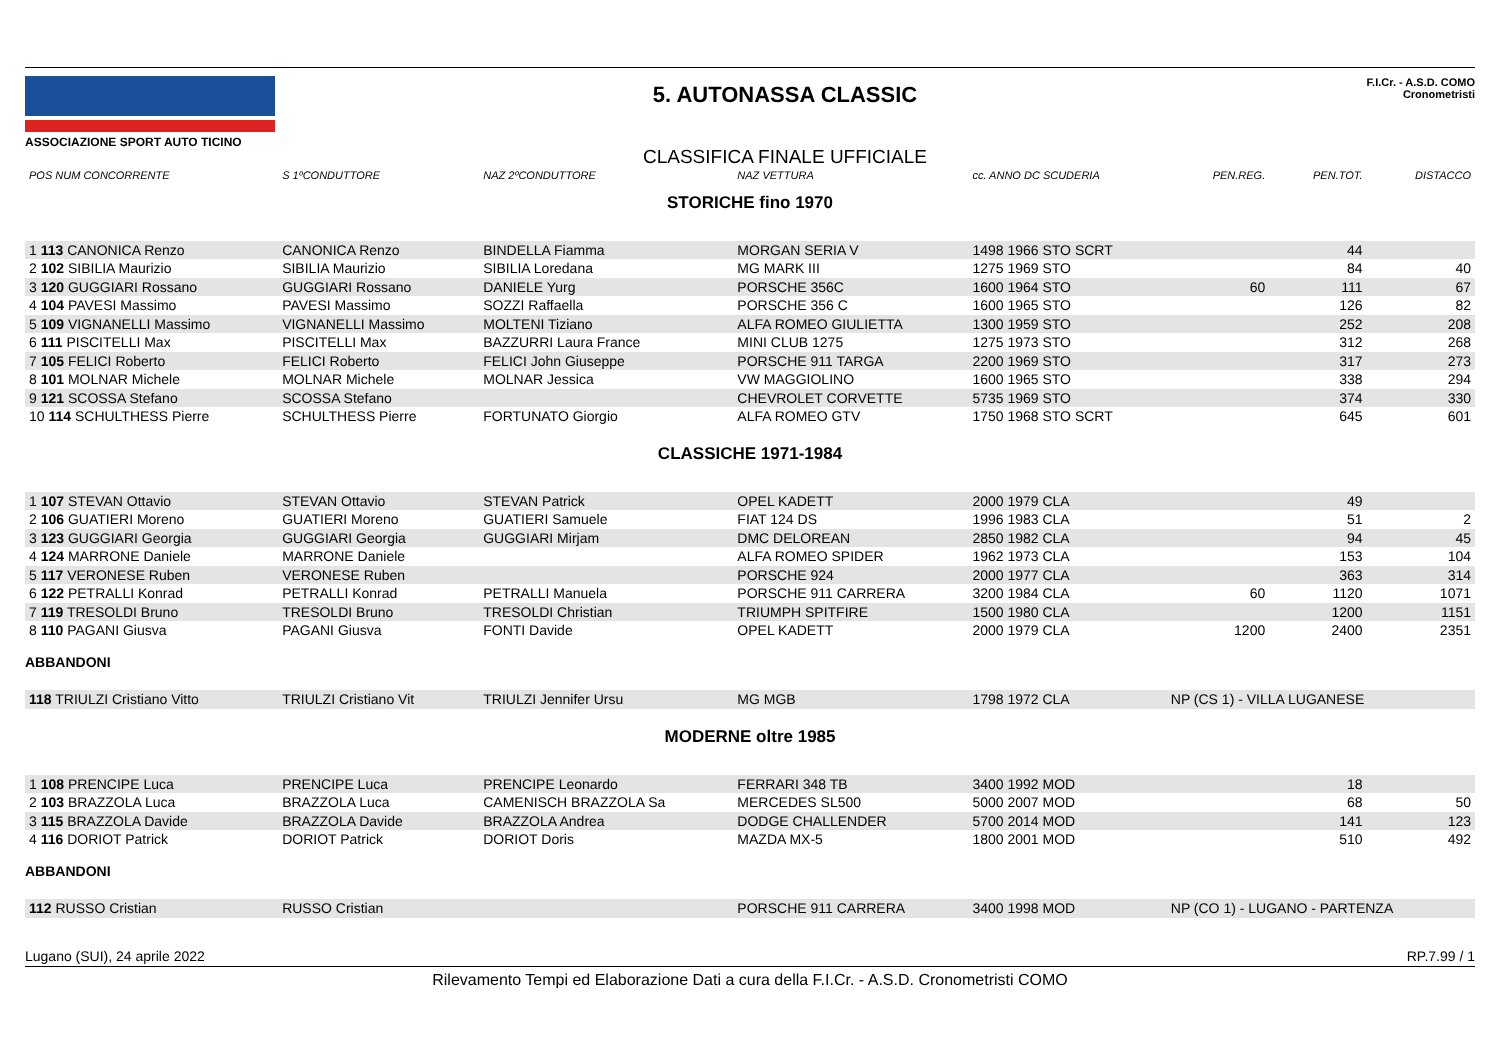ASSOCIAZIONE SPORT AUTO TICINO
5. AUTONASSA CLASSIC
CLASSIFICA FINALE UFFICIALE
F.I.Cr. - A.S.D. COMO
Cronometristi
| POS NUM CONCORRENTE | S 1ºCONDUTTORE | NAZ 2ºCONDUTTORE | NAZ VETTURA | cc. ANNO DC SCUDERIA | PEN.REG. | PEN.TOT. | DISTACCO |
| --- | --- | --- | --- | --- | --- | --- | --- |
| STORICHE fino 1970 | | | | | | | |
| 1 113 CANONICA Renzo | CANONICA Renzo | BINDELLA Fiamma | MORGAN SERIA V | 1498 1966 STO SCRT | | 44 | |
| 2 102 SIBILIA Maurizio | SIBILIA Maurizio | SIBILIA Loredana | MG MARK III | 1275 1969 STO | | 84 | 40 |
| 3 120 GUGGIARI Rossano | GUGGIARI Rossano | DANIELE Yurg | PORSCHE 356C | 1600 1964 STO | 60 | 111 | 67 |
| 4 104 PAVESI Massimo | PAVESI Massimo | SOZZI Raffaella | PORSCHE 356 C | 1600 1965 STO | | 126 | 82 |
| 5 109 VIGNANELLI Massimo | VIGNANELLI Massimo | MOLTENI Tiziano | ALFA ROMEO GIULIETTA | 1300 1959 STO | | 252 | 208 |
| 6 111 PISCITELLI Max | PISCITELLI Max | BAZZURRI Laura France | MINI CLUB 1275 | 1275 1973 STO | | 312 | 268 |
| 7 105 FELICI Roberto | FELICI Roberto | FELICI John Giuseppe | PORSCHE 911 TARGA | 2200 1969 STO | | 317 | 273 |
| 8 101 MOLNAR Michele | MOLNAR Michele | MOLNAR Jessica | VW MAGGIOLINO | 1600 1965 STO | | 338 | 294 |
| 9 121 SCOSSA Stefano | SCOSSA Stefano | | CHEVROLET CORVETTE | 5735 1969 STO | | 374 | 330 |
| 10 114 SCHULTHESS Pierre | SCHULTHESS Pierre | FORTUNATO Giorgio | ALFA ROMEO GTV | 1750 1968 STO SCRT | | 645 | 601 |
| CLASSICHE 1971-1984 | | | | | | | |
| 1 107 STEVAN Ottavio | STEVAN Ottavio | STEVAN Patrick | OPEL KADETT | 2000 1979 CLA | | 49 | |
| 2 106 GUATIERI Moreno | GUATIERI Moreno | GUATIERI Samuele | FIAT 124 DS | 1996 1983 CLA | | 51 | 2 |
| 3 123 GUGGIARI Georgia | GUGGIARI Georgia | GUGGIARI Mirjam | DMC DELOREAN | 2850 1982 CLA | | 94 | 45 |
| 4 124 MARRONE Daniele | MARRONE Daniele | | ALFA ROMEO SPIDER | 1962 1973 CLA | | 153 | 104 |
| 5 117 VERONESE Ruben | VERONESE Ruben | | PORSCHE 924 | 2000 1977 CLA | | 363 | 314 |
| 6 122 PETRALLI Konrad | PETRALLI Konrad | PETRALLI Manuela | PORSCHE 911 CARRERA | 3200 1984 CLA | 60 | 1120 | 1071 |
| 7 119 TRESOLDI Bruno | TRESOLDI Bruno | TRESOLDI Christian | TRIUMPH SPITFIRE | 1500 1980 CLA | | 1200 | 1151 |
| 8 110 PAGANI Giusva | PAGANI Giusva | FONTI Davide | OPEL KADETT | 2000 1979 CLA | 1200 | 2400 | 2351 |
| ABBANDONI | | | | | | | |
| 118 TRIULZI Cristiano Vitto | TRIULZI Cristiano Vit | TRIULZI Jennifer Ursu | MG MGB | 1798 1972 CLA | NP (CS 1) - VILLA LUGANESE | | |
| MODERNE oltre 1985 | | | | | | | |
| 1 108 PRENCIPE Luca | PRENCIPE Luca | PRENCIPE Leonardo | FERRARI 348 TB | 3400 1992 MOD | | 18 | |
| 2 103 BRAZZOLA Luca | BRAZZOLA Luca | CAMENISCH BRAZZOLA Sa | MERCEDES SL500 | 5000 2007 MOD | | 68 | 50 |
| 3 115 BRAZZOLA Davide | BRAZZOLA Davide | BRAZZOLA Andrea | DODGE CHALLENDER | 5700 2014 MOD | | 141 | 123 |
| 4 116 DORIOT Patrick | DORIOT Patrick | DORIOT Doris | MAZDA MX-5 | 1800 2001 MOD | | 510 | 492 |
| ABBANDONI | | | | | | | |
| 112 RUSSO Cristian | RUSSO Cristian | | PORSCHE 911 CARRERA | 3400 1998 MOD | NP (CO 1) - LUGANO - PARTENZA | | |
Lugano (SUI), 24 aprile 2022 RP.7.99 / 1
Rilevamento Tempi ed Elaborazione Dati a cura della F.I.Cr. - A.S.D. Cronometristi COMO